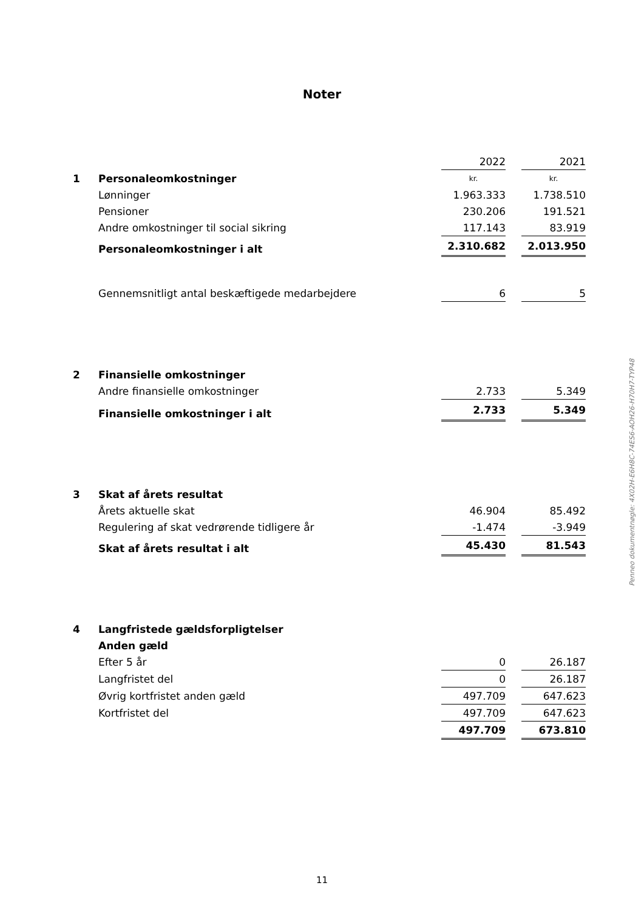Noter
| | | 2022 | | 2021 |
| 1 | Personaleomkostninger | kr. | | kr. |
| | Lønninger | 1.963.333 | | 1.738.510 |
| | Pensioner | 230.206 | | 191.521 |
| | Andre omkostninger til social sikring | 117.143 | | 83.919 |
| | Personaleomkostninger i alt | 2.310.682 | | 2.013.950 |
| | Gennemsnitligt antal beskæftigede medarbejdere | 6 | | 5 |
| 2 | Finansielle omkostninger | | | |
| | Andre finansielle omkostninger | 2.733 | | 5.349 |
| | Finansielle omkostninger i alt | 2.733 | | 5.349 |
| 3 | Skat af årets resultat | | | |
| | Årets aktuelle skat | 46.904 | | 85.492 |
| | Regulering af skat vedrørende tidligere år | -1.474 | | -3.949 |
| | Skat af årets resultat i alt | 45.430 | | 81.543 |
| 4 | Langfristede gældsforpligtelser | | | |
| | Anden gæld | | | |
| | Efter 5 år | 0 | | 26.187 |
| | Langfristet del | 0 | | 26.187 |
| | Øvrig kortfristet anden gæld | 497.709 | | 647.623 |
| | Kortfristet del | 497.709 | | 647.623 |
| | | 497.709 | | 673.810 |
Penneo dokumentnøgle: 4X02H-E6H8C-74ES6-AOH26-H70H7-TYP48
11